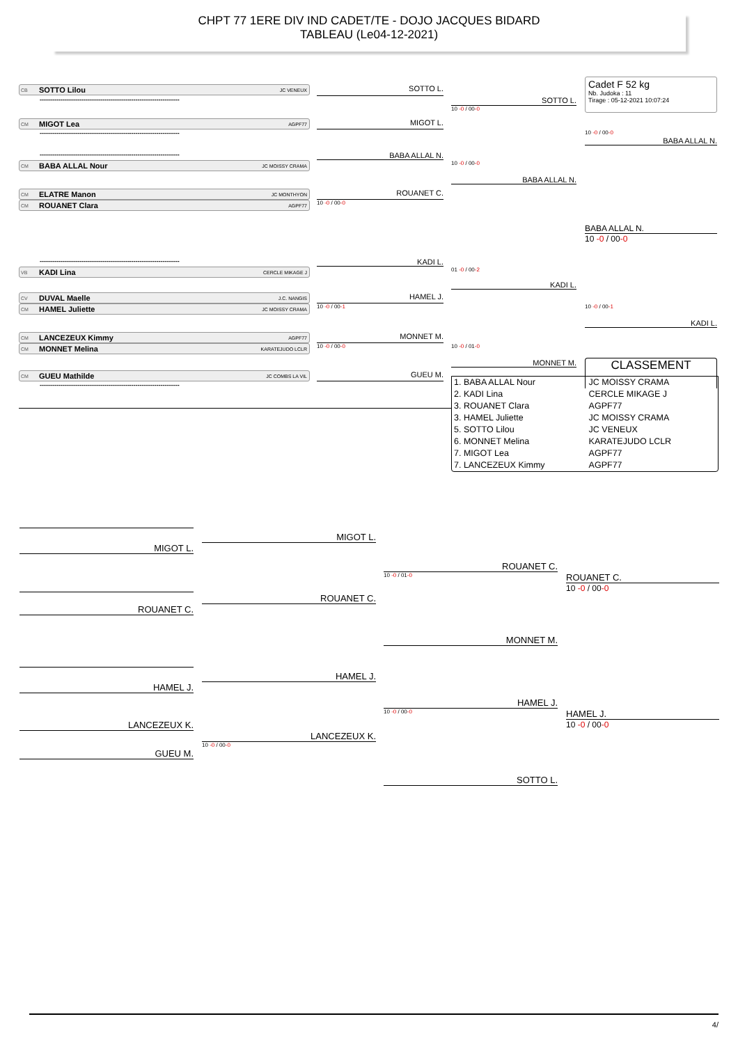CHPT 77 1ERE DIV IND CADET/TE - DOJO JACQUES BIDARD
TABLEAU (Le04-12-2021)
Cadet F 52 kg
Nb. Judoka : 11
Tirage : 05-12-2021 10:07:24
CB SOTTO Lilou JC VENEUX
SOTTO L.
-------------------------------------------------------------------
SOTTO L.
10 -0 / 00-0
CM MIGOT Lea AGPF77
MIGOT L.
-------------------------------------------------------------------
BABA ALLAL N.
10 -0 / 00-0
-------------------------------------------------------------------
BABA ALLAL N.
CM BABA ALLAL Nour JC MOISSY CRAMA
BABA ALLAL N.
10 -0 / 00-0
CM ELATRE Manon JC MONTHYON
ROUANET C.
CM ROUANET Clara AGPF77
10 -0 / 00-0
BABA ALLAL N.
10 -0 / 00-0
-------------------------------------------------------------------
KADI L.
VB KADI Lina CERCLE MIKAGE J
KADI L.
01 -0 / 00-2
CV DUVAL Maelle J.C. NANGIS
HAMEL J.
CM HAMEL Juliette JC MOISSY CRAMA
10 -0 / 00-1
KADI L.
10 -0 / 00-1
CM LANCEZEUX Kimmy AGPF77
MONNET M.
CM MONNET Melina KARATEJUDO LCLR
10 -0 / 00-0
MONNET M.
10 -0 / 01-0
CM GUEU Mathilde JC COMBS LA VIL
GUEU M.
CLASSEMENT
-------------------------------------------------------------------
| 1. BABA ALLAL Nour | JC MOISSY CRAMA |
| 2. KADI Lina | CERCLE MIKAGE J |
| 3. ROUANET Clara | AGPF77 |
| 3. HAMEL Juliette | JC MOISSY CRAMA |
| 5. SOTTO Lilou | JC VENEUX |
| 6. MONNET Melina | KARATEJUDO LCLR |
| 7. MIGOT Lea | AGPF77 |
| 7. LANCEZEUX Kimmy | AGPF77 |
MIGOT L.
MIGOT L.
ROUANET C.
10 -0 / 01-0
ROUANET C.
10 -0 / 00-0
ROUANET C.
ROUANET C.
MONNET M.
HAMEL J.
HAMEL J.
HAMEL J.
10 -0 / 00-0
HAMEL J.
10 -0 / 00-0
LANCEZEUX K.
LANCEZEUX K.
10 -0 / 00-0
GUEU M.
SOTTO L.
4/